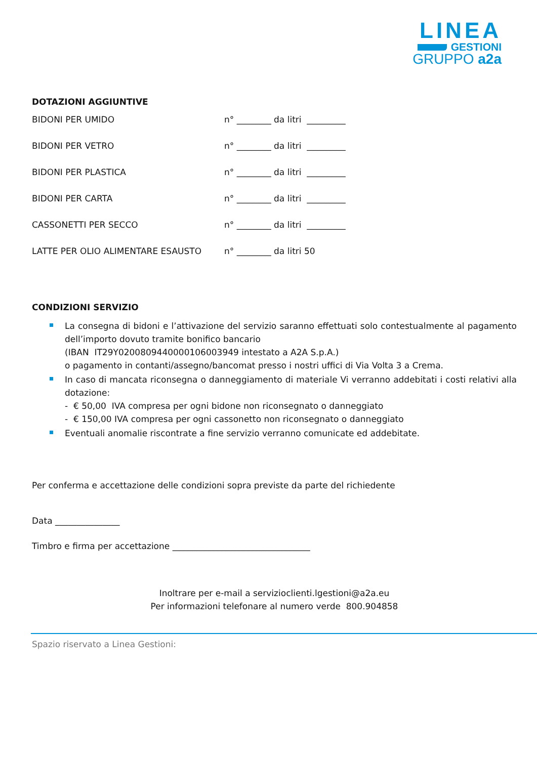LINEA
GESTIONI
GRUPPO a2a
DOTAZIONI AGGIUNTIVE
| BIDONI PER UMIDO | n° ________ da litri _________ |
| BIDONI PER VETRO | n° ________ da litri _________ |
| BIDONI PER PLASTICA | n° ________ da litri _________ |
| BIDONI PER CARTA | n° ________ da litri _________ |
| CASSONETTI PER SECCO | n° ________ da litri _________ |
| LATTE PER OLIO ALIMENTARE ESAUSTO | n° ________ da litri 50 |
CONDIZIONI SERVIZIO
La consegna di bidoni e l’attivazione del servizio saranno effettuati solo contestualmente al pagamento dell’importo dovuto tramite bonifico bancario
(IBAN IT29Y0200809440000106003949 intestato a A2A S.p.A.)
o pagamento in contanti/assegno/bancomat presso i nostri uffici di Via Volta 3 a Crema.
In caso di mancata riconsegna o danneggiamento di materiale Vi verranno addebitati i costi relativi alla dotazione:
- € 50,00 IVA compresa per ogni bidone non riconsegnato o danneggiato
- € 150,00 IVA compresa per ogni cassonetto non riconsegnato o danneggiato
Eventuali anomalie riscontrate a fine servizio verranno comunicate ed addebitate.
Per conferma e accettazione delle condizioni sopra previste da parte del richiedente
Data _______________
Timbro e firma per accettazione ________________________________
Inoltrare per e-mail a servizioclienti.lgestioni@a2a.eu
Per informazioni telefonare al numero verde 800.904858
Spazio riservato a Linea Gestioni: